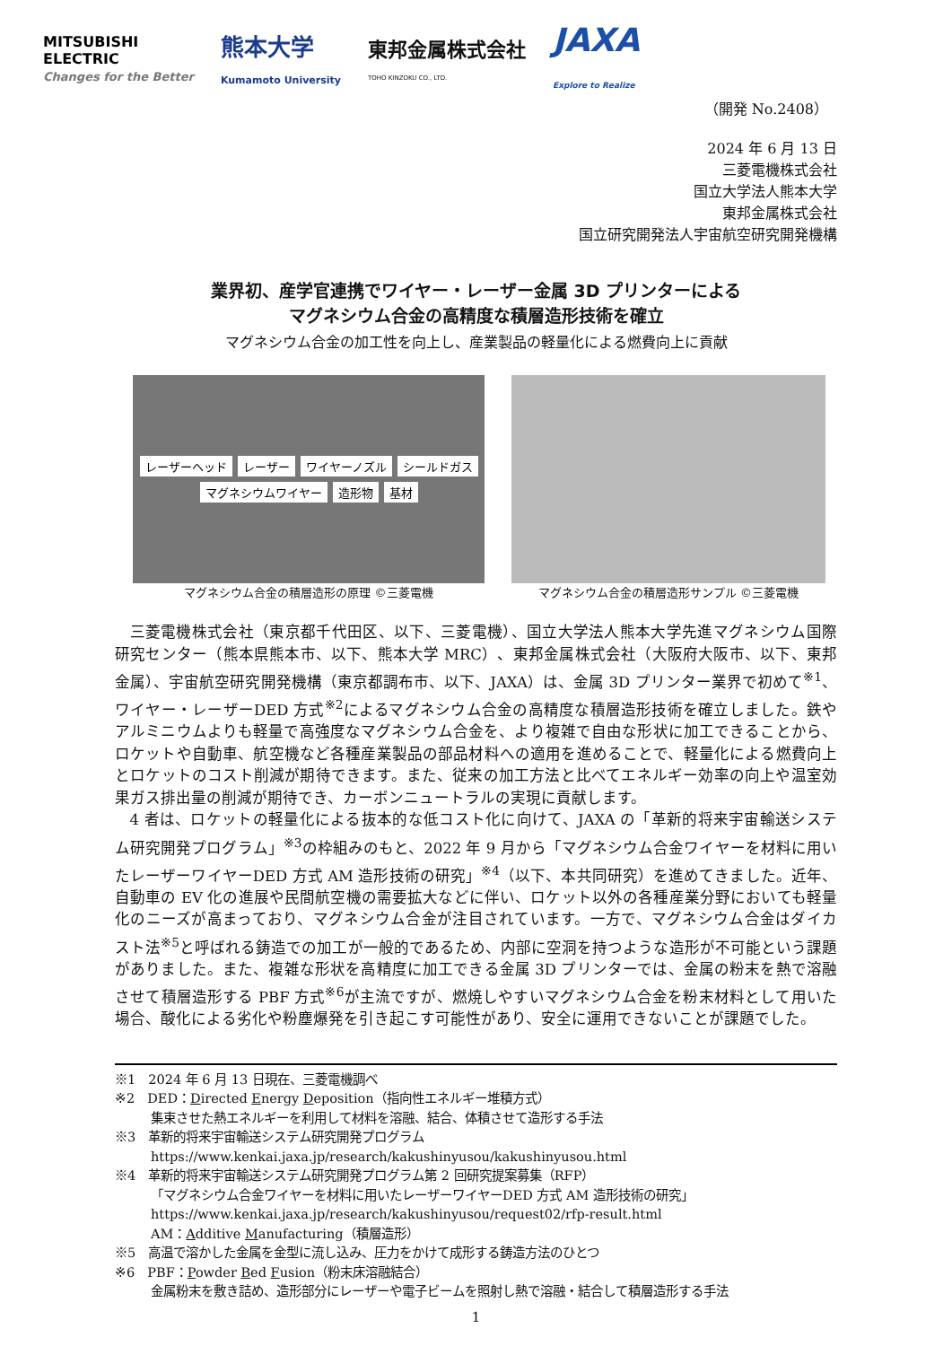MITSUBISHI
ELECTRIC
Changes for the Better
熊本大学
Kumamoto University
東邦金属株式会社
TOHO KINZOKU CO., LTD.
JAXA
Explore to Realize
（開発 No.2408）
2024 年 6 月 13 日
三菱電機株式会社
国立大学法人熊本大学
東邦金属株式会社
国立研究開発法人宇宙航空研究開発機構
業界初、産学官連携でワイヤー・レーザー金属 3D プリンターによる
マグネシウム合金の高精度な積層造形技術を確立
マグネシウム合金の加工性を向上し、産業製品の軽量化による燃費向上に貢献
レーザーヘッド レーザー ワイヤーノズル シールドガス マグネシウムワイヤー 造形物 基材
マグネシウム合金の積層造形の原理 ©三菱電機
マグネシウム合金の積層造形サンプル ©三菱電機
三菱電機株式会社（東京都千代田区、以下、三菱電機）、国立大学法人熊本大学先進マグネシウム国際研究センター（熊本県熊本市、以下、熊本大学 MRC）、東邦金属株式会社（大阪府大阪市、以下、東邦金属）、宇宙航空研究開発機構（東京都調布市、以下、JAXA）は、金属 3D プリンター業界で初めて<sup>※1</sup>、ワイヤー・レーザーDED 方式<sup>※2</sup>によるマグネシウム合金の高精度な積層造形技術を確立しました。鉄やアルミニウムよりも軽量で高強度なマグネシウム合金を、より複雑で自由な形状に加工できることから、ロケットや自動車、航空機など各種産業製品の部品材料への適用を進めることで、軽量化による燃費向上とロケットのコスト削減が期待できます。また、従来の加工方法と比べてエネルギー効率の向上や温室効果ガス排出量の削減が期待でき、カーボンニュートラルの実現に貢献します。
4 者は、ロケットの軽量化による抜本的な低コスト化に向けて、JAXA の「革新的将来宇宙輸送システム研究開発プログラム」<sup>※3</sup>の枠組みのもと、2022 年 9 月から「マグネシウム合金ワイヤーを材料に用いたレーザーワイヤーDED 方式 AM 造形技術の研究」<sup>※4</sup>（以下、本共同研究）を進めてきました。近年、自動車の EV 化の進展や民間航空機の需要拡大などに伴い、ロケット以外の各種産業分野においても軽量化のニーズが高まっており、マグネシウム合金が注目されています。一方で、マグネシウム合金はダイカスト法<sup>※5</sup>と呼ばれる鋳造での加工が一般的であるため、内部に空洞を持つような造形が不可能という課題がありました。また、複雑な形状を高精度に加工できる金属 3D プリンターでは、金属の粉末を熱で溶融させて積層造形する PBF 方式<sup>※6</sup>が主流ですが、燃焼しやすいマグネシウム合金を粉末材料として用いた場合、酸化による劣化や粉塵爆発を引き起こす可能性があり、安全に運用できないことが課題でした。
※1　2024 年 6 月 13 日現在、三菱電機調べ
※2　DED：Directed Energy Deposition（指向性エネルギー堆積方式）
集束させた熱エネルギーを利用して材料を溶融、結合、体積させて造形する手法
※3　革新的将来宇宙輸送システム研究開発プログラム
https://www.kenkai.jaxa.jp/research/kakushinyusou/kakushinyusou.html
※4　革新的将来宇宙輸送システム研究開発プログラム第 2 回研究提案募集（RFP）
「マグネシウム合金ワイヤーを材料に用いたレーザーワイヤーDED 方式 AM 造形技術の研究」
https://www.kenkai.jaxa.jp/research/kakushinyusou/request02/rfp-result.html
AM：Additive Manufacturing（積層造形）
※5　高温で溶かした金属を金型に流し込み、圧力をかけて成形する鋳造方法のひとつ
※6　PBF：Powder Bed Fusion（粉末床溶融結合）
金属粉末を敷き詰め、造形部分にレーザーや電子ビームを照射し熱で溶融・結合して積層造形する手法
1